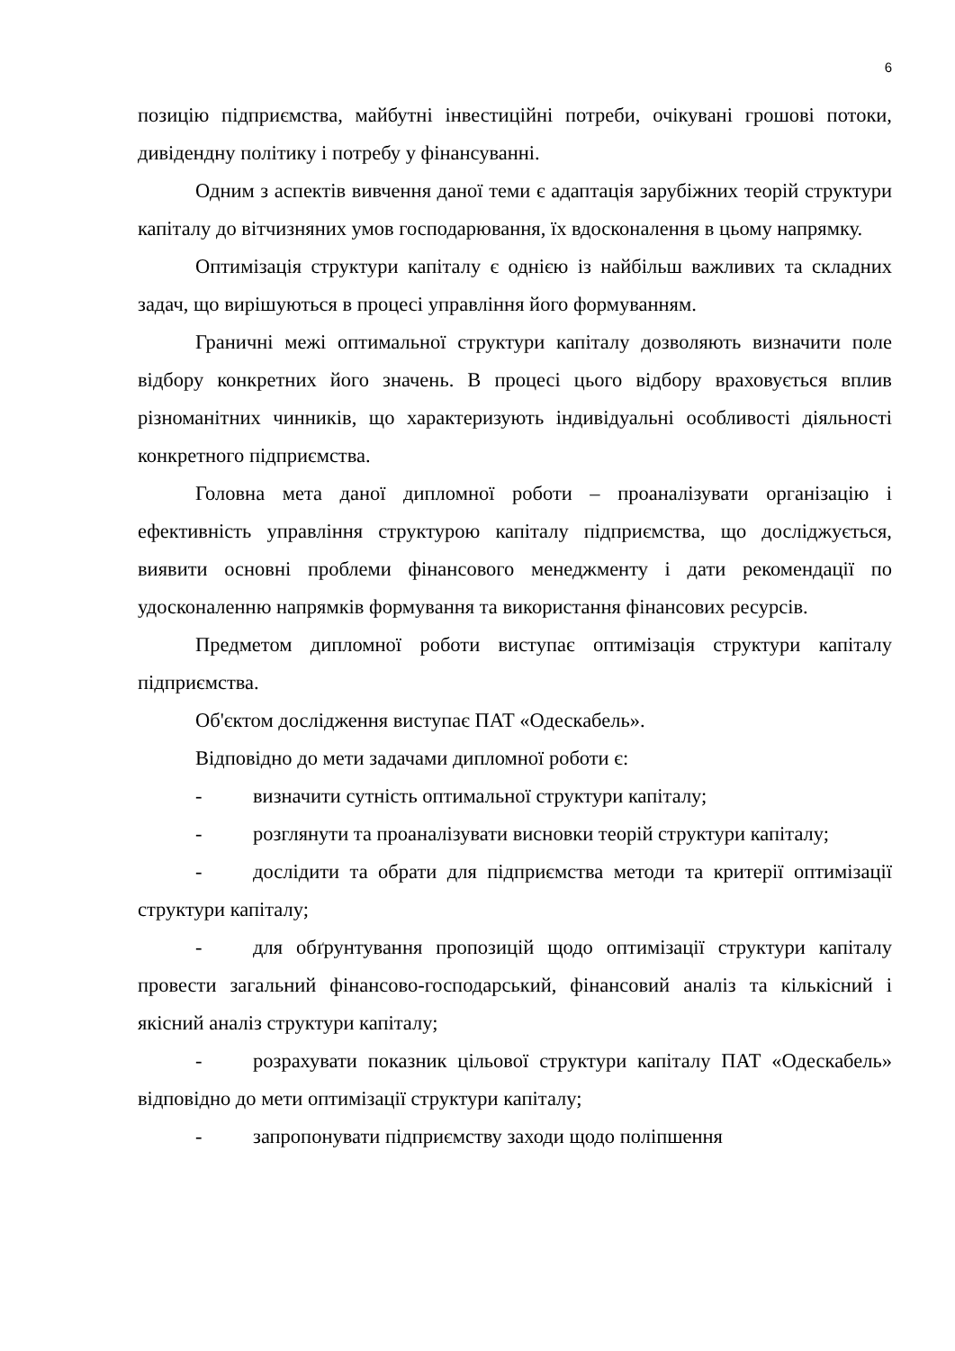6
позицію підприємства, майбутні інвестиційні потреби, очікувані грошові потоки, дивідендну політику і потребу у фінансуванні.
Одним з аспектів вивчення даної теми є адаптація зарубіжних теорій структури капіталу до вітчизняних умов господарювання, їх вдосконалення в цьому напрямку.
Оптимізація структури капіталу є однією із найбільш важливих та складних задач, що вирішуються в процесі управління його формуванням.
Граничні межі оптимальної структури капіталу дозволяють визначити поле відбору конкретних його значень. В процесі цього відбору враховується вплив різноманітних чинників, що характеризують індивідуальні особливості діяльності конкретного підприємства.
Головна мета даної дипломної роботи – проаналізувати організацію і ефективність управління структурою капіталу підприємства, що досліджується, виявити основні проблеми фінансового менеджменту і дати рекомендації по удосконаленню напрямків формування та використання фінансових ресурсів.
Предметом дипломної роботи виступає оптимізація структури капіталу підприємства.
Об'єктом дослідження виступає ПАТ «Одескабель».
Відповідно до мети задачами дипломної роботи є:
- визначити сутність оптимальної структури капіталу;
- розглянути та проаналізувати висновки теорій структури капіталу;
- дослідити та обрати для підприємства методи та критерії оптимізації структури капіталу;
- для обґрунтування пропозицій щодо оптимізації структури капіталу провести загальний фінансово-господарський, фінансовий аналіз та кількісний і якісний аналіз структури капіталу;
- розрахувати показник цільової структури капіталу ПАТ «Одескабель» відповідно до мети оптимізації структури капіталу;
- запропонувати підприємству заходи щодо поліпшення